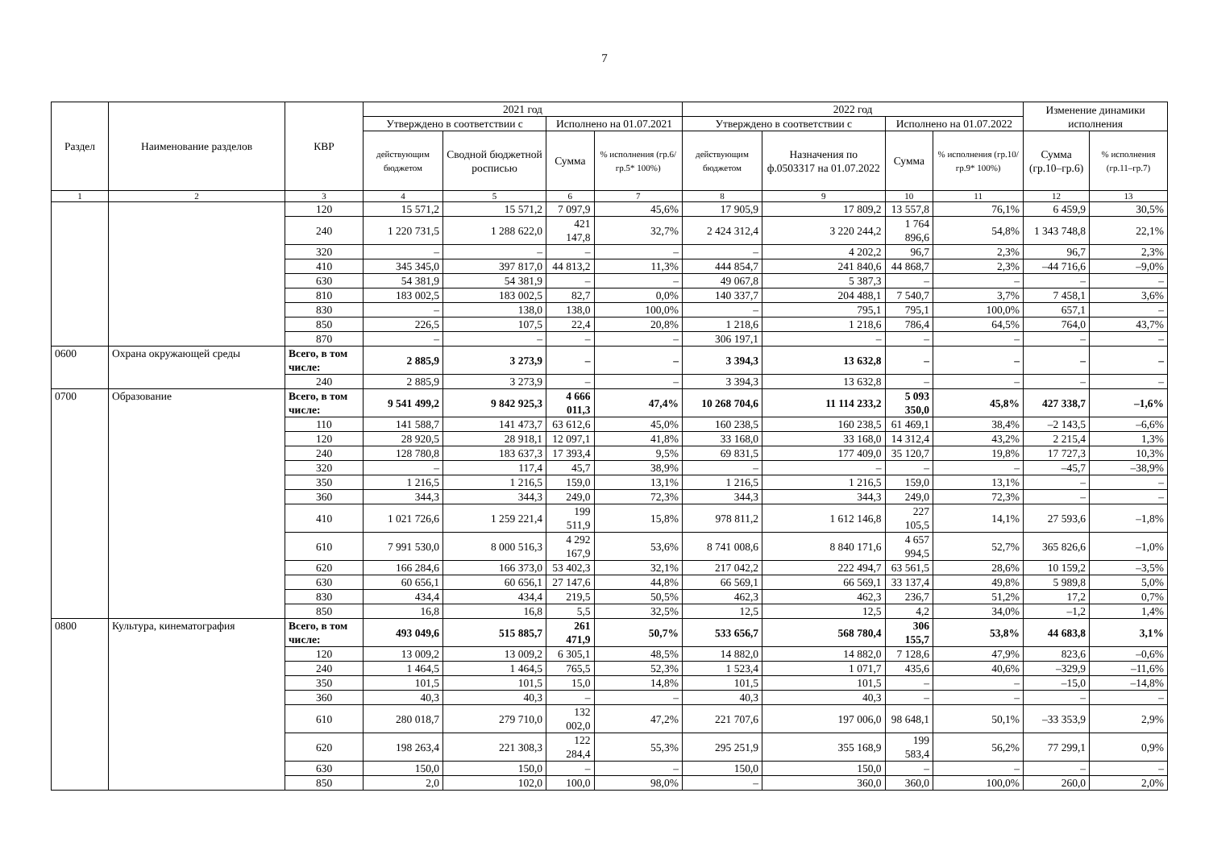7
| Раздел | Наименование разделов | КВР | 2021 год | | | | 2022 год | | | | Изменение динамики исполнения | |
| --- | --- | --- | --- | --- | --- | --- | --- | --- | --- | --- | --- | --- |
| | | | Утверждено в соответствии с | | Исполнено на 01.07.2021 | | Утверждено в соответствии с | | Исполнено на 01.07.2022 | | | |
| | | | действующим бюджетом | Сводной бюджетной росписью | Сумма | % исполнения (гр.6/гр.5* 100%) | действующим бюджетом | Назначения по ф.0503317 на 01.07.2022 | Сумма | % исполнения (гр.10/гр.9* 100%) | Сумма (гр.10–гр.6) | % исполнения (гр.11–гр.7) |
| 1 | 2 | 3 | 4 | 5 | 6 | 7 | 8 | 9 | 10 | 11 | 12 | 13 |
| | | 120 | 15 571,2 | 15 571,2 | 7 097,9 | 45,6% | 17 905,9 | 17 809,2 | 13 557,8 | 76,1% | 6 459,9 | 30,5% |
| | | 240 | 1 220 731,5 | 1 288 622,0 | 421 147,8 | 32,7% | 2 424 312,4 | 3 220 244,2 | 1 764 896,6 | 54,8% | 1 343 748,8 | 22,1% |
| | | 320 | – | – | – | – | – | 4 202,2 | 96,7 | 2,3% | 96,7 | 2,3% |
| | | 410 | 345 345,0 | 397 817,0 | 44 813,2 | 11,3% | 444 854,7 | 241 840,6 | 44 868,7 | 2,3% | –44 716,6 | –9,0% |
| | | 630 | 54 381,9 | 54 381,9 | – | – | 49 067,8 | 5 387,3 | – | – | – | – |
| | | 810 | 183 002,5 | 183 002,5 | 82,7 | 0,0% | 140 337,7 | 204 488,1 | 7 540,7 | 3,7% | 7 458,1 | 3,6% |
| | | 830 | – | 138,0 | 138,0 | 100,0% | – | 795,1 | 795,1 | 100,0% | 657,1 | – |
| | | 850 | 226,5 | 107,5 | 22,4 | 20,8% | 1 218,6 | 1 218,6 | 786,4 | 64,5% | 764,0 | 43,7% |
| | | 870 | – | – | – | – | 306 197,1 | – | – | – | – | – |
| 0600 | Охрана окружающей среды | Всего, в том числе: | 2 885,9 | 3 273,9 | – | – | 3 394,3 | 13 632,8 | – | – | – | – |
| | | 240 | 2 885,9 | 3 273,9 | – | – | 3 394,3 | 13 632,8 | – | – | – | – |
| 0700 | Образование | Всего, в том числе: | 9 541 499,2 | 9 842 925,3 | 4 666 011,3 | 47,4% | 10 268 704,6 | 11 114 233,2 | 5 093 350,0 | 45,8% | 427 338,7 | –1,6% |
| | | 110 | 141 588,7 | 141 473,7 | 63 612,6 | 45,0% | 160 238,5 | 160 238,5 | 61 469,1 | 38,4% | –2 143,5 | –6,6% |
| | | 120 | 28 920,5 | 28 918,1 | 12 097,1 | 41,8% | 33 168,0 | 33 168,0 | 14 312,4 | 43,2% | 2 215,4 | 1,3% |
| | | 240 | 128 780,8 | 183 637,3 | 17 393,4 | 9,5% | 69 831,5 | 177 409,0 | 35 120,7 | 19,8% | 17 727,3 | 10,3% |
| | | 320 | – | 117,4 | 45,7 | 38,9% | – | – | – | – | –45,7 | –38,9% |
| | | 350 | 1 216,5 | 1 216,5 | 159,0 | 13,1% | 1 216,5 | 1 216,5 | 159,0 | 13,1% | – | – |
| | | 360 | 344,3 | 344,3 | 249,0 | 72,3% | 344,3 | 344,3 | 249,0 | 72,3% | – | – |
| | | 410 | 1 021 726,6 | 1 259 221,4 | 199 511,9 | 15,8% | 978 811,2 | 1 612 146,8 | 227 105,5 | 14,1% | 27 593,6 | –1,8% |
| | | 610 | 7 991 530,0 | 8 000 516,3 | 4 292 167,9 | 53,6% | 8 741 008,6 | 8 840 171,6 | 4 657 994,5 | 52,7% | 365 826,6 | –1,0% |
| | | 620 | 166 284,6 | 166 373,0 | 53 402,3 | 32,1% | 217 042,2 | 222 494,7 | 63 561,5 | 28,6% | 10 159,2 | –3,5% |
| | | 630 | 60 656,1 | 60 656,1 | 27 147,6 | 44,8% | 66 569,1 | 66 569,1 | 33 137,4 | 49,8% | 5 989,8 | 5,0% |
| | | 830 | 434,4 | 434,4 | 219,5 | 50,5% | 462,3 | 462,3 | 236,7 | 51,2% | 17,2 | 0,7% |
| | | 850 | 16,8 | 16,8 | 5,5 | 32,5% | 12,5 | 12,5 | 4,2 | 34,0% | –1,2 | 1,4% |
| 0800 | Культура, кинематография | Всего, в том числе: | 493 049,6 | 515 885,7 | 261 471,9 | 50,7% | 533 656,7 | 568 780,4 | 306 155,7 | 53,8% | 44 683,8 | 3,1% |
| | | 120 | 13 009,2 | 13 009,2 | 6 305,1 | 48,5% | 14 882,0 | 14 882,0 | 7 128,6 | 47,9% | 823,6 | –0,6% |
| | | 240 | 1 464,5 | 1 464,5 | 765,5 | 52,3% | 1 523,4 | 1 071,7 | 435,6 | 40,6% | –329,9 | –11,6% |
| | | 350 | 101,5 | 101,5 | 15,0 | 14,8% | 101,5 | 101,5 | – | – | –15,0 | –14,8% |
| | | 360 | 40,3 | 40,3 | – | – | 40,3 | 40,3 | – | – | – | – |
| | | 610 | 280 018,7 | 279 710,0 | 132 002,0 | 47,2% | 221 707,6 | 197 006,0 | 98 648,1 | 50,1% | –33 353,9 | 2,9% |
| | | 620 | 198 263,4 | 221 308,3 | 122 284,4 | 55,3% | 295 251,9 | 355 168,9 | 199 583,4 | 56,2% | 77 299,1 | 0,9% |
| | | 630 | 150,0 | 150,0 | – | – | 150,0 | 150,0 | – | – | – | – |
| | | 850 | 2,0 | 102,0 | 100,0 | 98,0% | – | 360,0 | 360,0 | 100,0% | 260,0 | 2,0% |